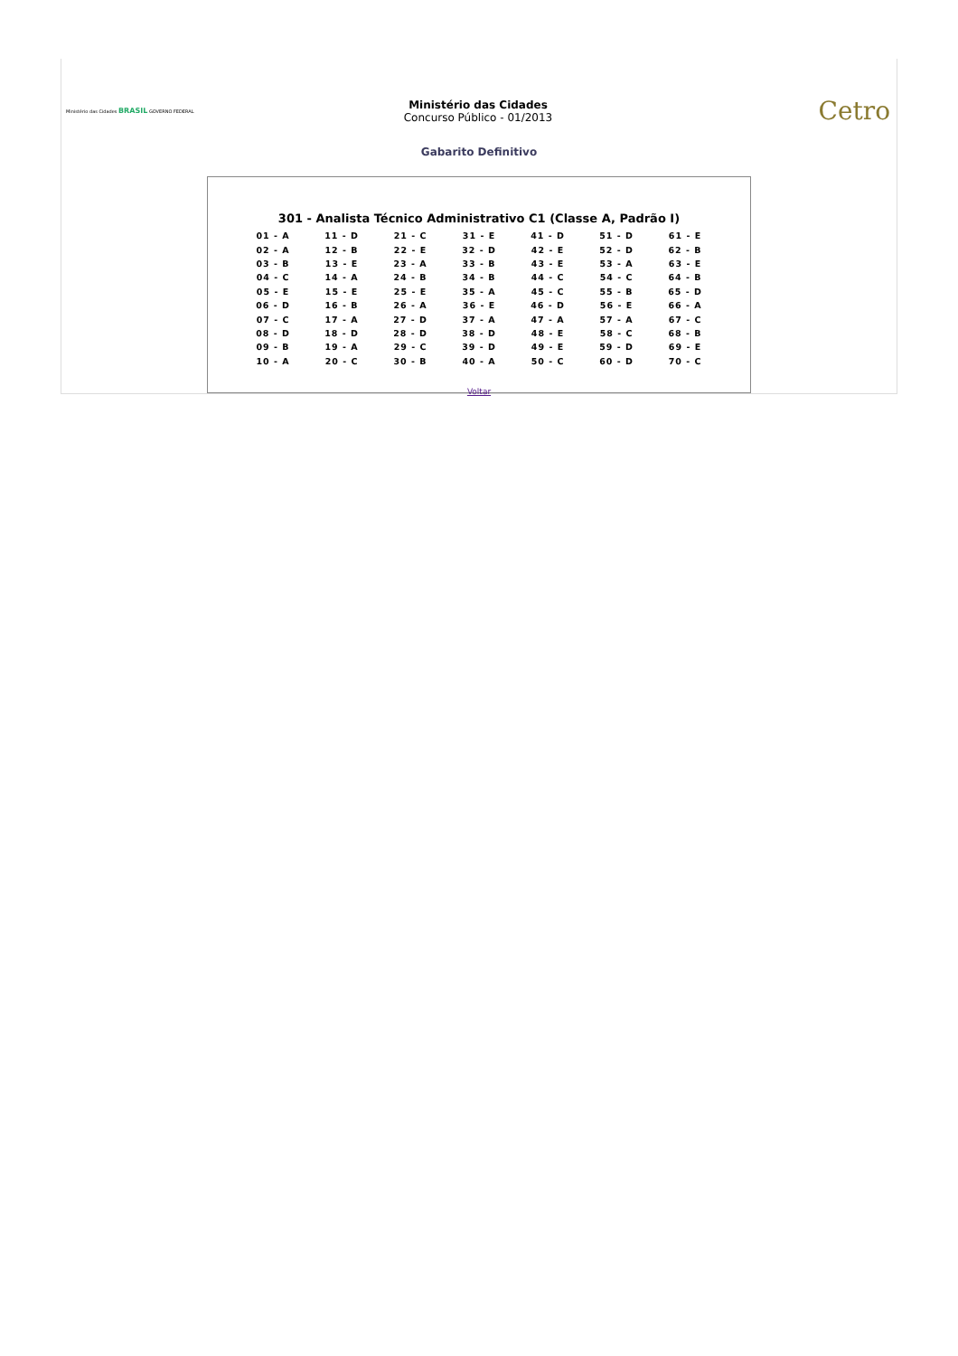Ministério das Cidades BRASIL GOVERNO FEDERAL
Ministério das Cidades
Concurso Público - 01/2013
Cetro
Gabarito Definitivo
301 - Analista Técnico Administrativo C1 (Classe A, Padrão I)
| 01 - A | 11 - D | 21 - C | 31 - E | 41 - D | 51 - D | 61 - E |
| 02 - A | 12 - B | 22 - E | 32 - D | 42 - E | 52 - D | 62 - B |
| 03 - B | 13 - E | 23 - A | 33 - B | 43 - E | 53 - A | 63 - E |
| 04 - C | 14 - A | 24 - B | 34 - B | 44 - C | 54 - C | 64 - B |
| 05 - E | 15 - E | 25 - E | 35 - A | 45 - C | 55 - B | 65 - D |
| 06 - D | 16 - B | 26 - A | 36 - E | 46 - D | 56 - E | 66 - A |
| 07 - C | 17 - A | 27 - D | 37 - A | 47 - A | 57 - A | 67 - C |
| 08 - D | 18 - D | 28 - D | 38 - D | 48 - E | 58 - C | 68 - B |
| 09 - B | 19 - A | 29 - C | 39 - D | 49 - E | 59 - D | 69 - E |
| 10 - A | 20 - C | 30 - B | 40 - A | 50 - C | 60 - D | 70 - C |
Voltar